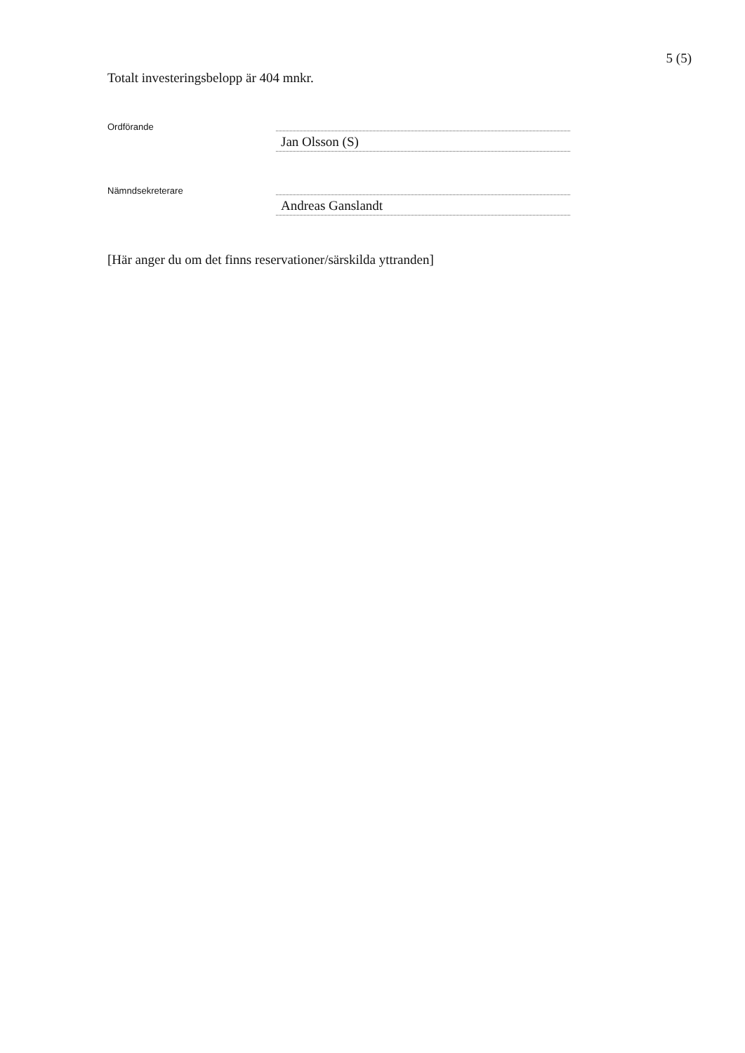5 (5)
Totalt investeringsbelopp är 404 mnkr.
Ordförande
Jan Olsson (S)
Nämndsekreterare
Andreas Ganslandt
[Här anger du om det finns reservationer/särskilda yttranden]